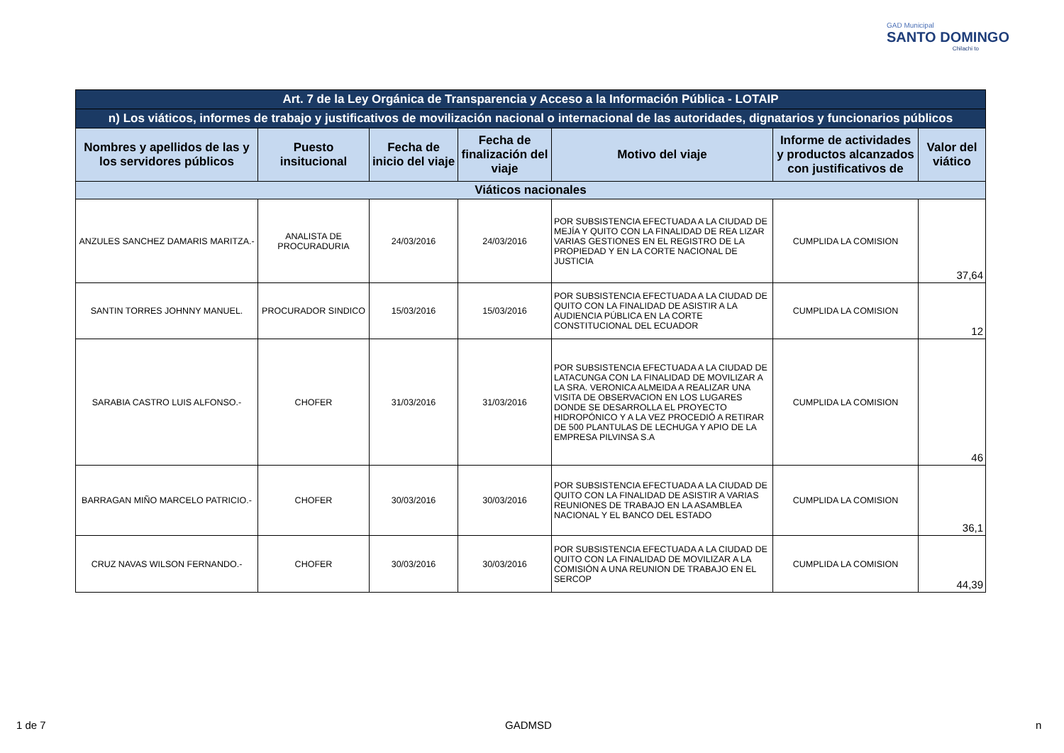GAD Municipal
SANTO DOMINGO
Chilachi to
| Art. 7 de la Ley Orgánica de Transparencia y Acceso a la Información Pública - LOTAIP | | | | | | |
| n) Los viáticos, informes de trabajo y justificativos de movilización nacional o internacional de las autoridades, dignatarios y funcionarios públicos | | | | | | |
| Nombres y apellidos de las y los servidores públicos | Puesto insitucional | Fecha de inicio del viaje | Fecha de finalización del viaje | Motivo del viaje | Informe de actividades y productos alcanzados con justificativos de | Valor del viático |
| Viáticos nacionales | | | | | | |
| ANZULES SANCHEZ DAMARIS MARITZA.- | ANALISTA DE PROCURADURIA | 24/03/2016 | 24/03/2016 | POR SUBSISTENCIA EFECTUADA A LA CIUDAD DE MEJÍA Y QUITO CON LA FINALIDAD DE REA LIZAR VARIAS GESTIONES EN EL REGISTRO DE LA PROPIEDAD Y EN LA CORTE NACIONAL DE JUSTICIA | CUMPLIDA LA COMISION | 37,64 |
| SANTIN TORRES JOHNNY MANUEL. | PROCURADOR SINDICO | 15/03/2016 | 15/03/2016 | POR SUBSISTENCIA EFECTUADA A LA CIUDAD DE QUITO CON LA FINALIDAD DE ASISTIR A LA AUDIENCIA PÚBLICA EN LA CORTE CONSTITUCIONAL DEL ECUADOR | CUMPLIDA LA COMISION | 12 |
| SARABIA CASTRO LUIS ALFONSO.- | CHOFER | 31/03/2016 | 31/03/2016 | POR SUBSISTENCIA EFECTUADA A LA CIUDAD DE LATACUNGA CON LA FINALIDAD DE MOVILIZAR A LA SRA. VERONICA ALMEIDA A REALIZAR UNA VISITA DE OBSERVACION EN LOS LUGARES DONDE SE DESARROLLA EL PROYECTO HIDROPÓNICO Y A LA VEZ PROCEDIÓ A RETIRAR DE 500 PLANTULAS DE LECHUGA Y APIO DE LA EMPRESA PILVINSA S.A | CUMPLIDA LA COMISION | 46 |
| BARRAGAN MIÑO MARCELO PATRICIO.- | CHOFER | 30/03/2016 | 30/03/2016 | POR SUBSISTENCIA EFECTUADA A LA CIUDAD DE QUITO CON LA FINALIDAD DE ASISTIR A VARIAS REUNIONES DE TRABAJO EN LA ASAMBLEA NACIONAL Y EL BANCO DEL ESTADO | CUMPLIDA LA COMISION | 36,1 |
| CRUZ NAVAS WILSON FERNANDO.- | CHOFER | 30/03/2016 | 30/03/2016 | POR SUBSISTENCIA EFECTUADA A LA CIUDAD DE QUITO CON LA FINALIDAD DE MOVILIZAR A LA COMISIÓN A UNA REUNION DE TRABAJO EN EL SERCOP | CUMPLIDA LA COMISION | 44,39 |
1 de 7 GADMSD n